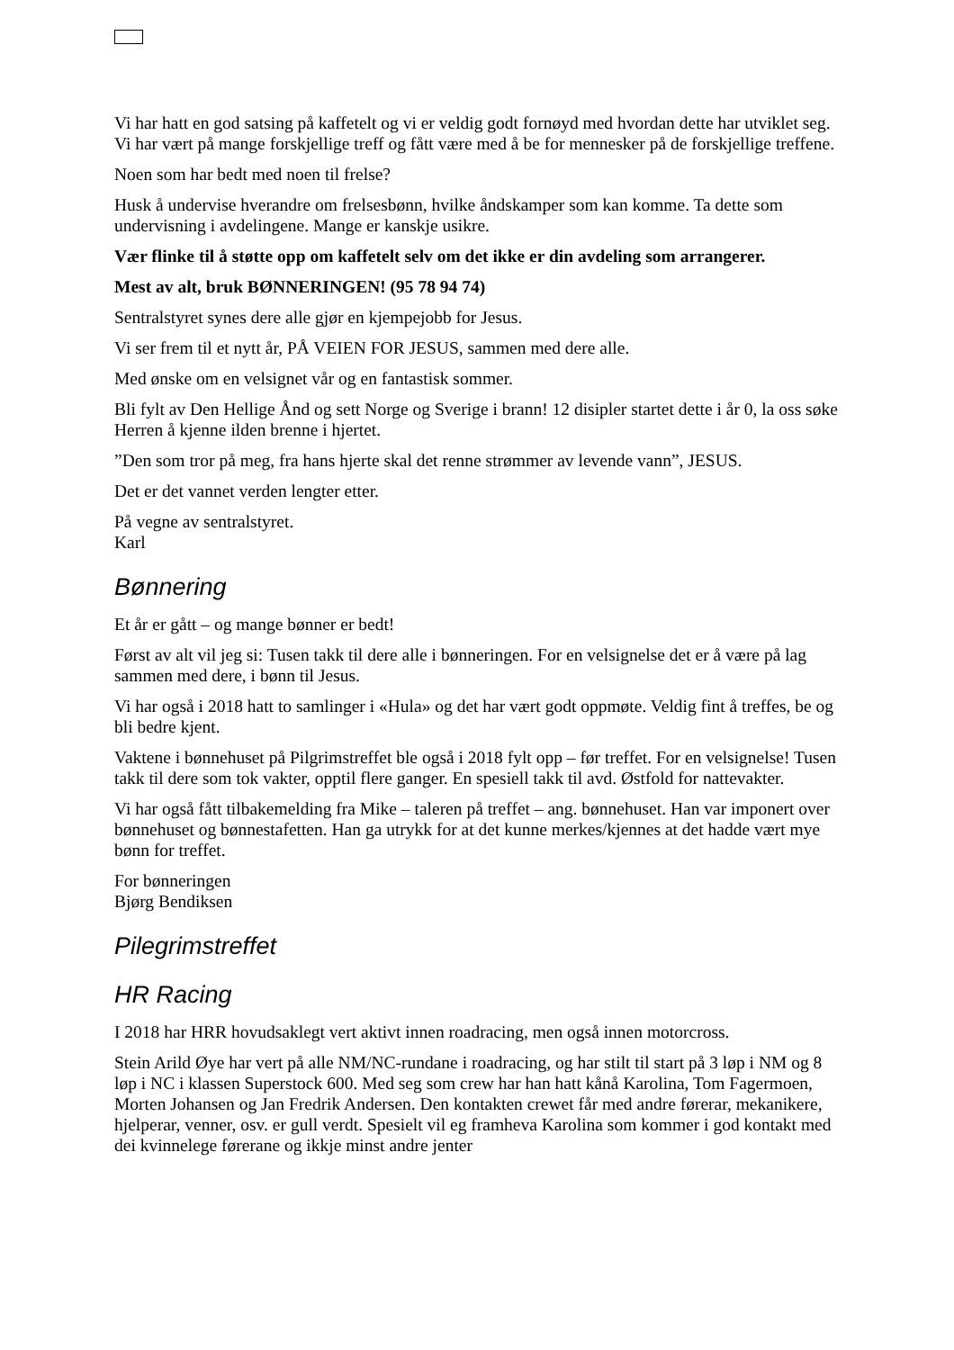Vi har hatt en god satsing på kaffetelt og vi er veldig godt fornøyd med hvordan dette har utviklet seg. Vi har vært på mange forskjellige treff og fått være med å be for mennesker på de forskjellige treffene.
Noen som har bedt med noen til frelse?
Husk å undervise hverandre om frelsesbønn, hvilke åndskamper som kan komme. Ta dette som undervisning i avdelingene. Mange er kanskje usikre.
Vær flinke til å støtte opp om kaffetelt selv om det ikke er din avdeling som arrangerer.
Mest av alt, bruk BØNNERINGEN! (95 78 94 74)
Sentralstyret synes dere alle gjør en kjempejobb for Jesus.
Vi ser frem til et nytt år, PÅ VEIEN FOR JESUS, sammen med dere alle.
Med ønske om en velsignet vår og en fantastisk sommer.
Bli fylt av Den Hellige Ånd og sett Norge og Sverige i brann! 12 disipler startet dette i år 0, la oss søke Herren å kjenne ilden brenne i hjertet.
”Den som tror på meg, fra hans hjerte skal det renne strømmer av levende vann”, JESUS.
Det er det vannet verden lengter etter.
På vegne av sentralstyret.
Karl
Bønnering
Et år er gått – og mange bønner er bedt!
Først av alt vil jeg si: Tusen takk til dere alle i bønneringen. For en velsignelse det er å være på lag sammen med dere, i bønn til Jesus.
Vi har også i 2018 hatt to samlinger i «Hula» og det har vært godt oppmøte. Veldig fint å treffes, be og bli bedre kjent.
Vaktene i bønnehuset på Pilgrimstreffet ble også i 2018 fylt opp – før treffet. For en velsignelse! Tusen takk til dere som tok vakter, opptil flere ganger. En spesiell takk til avd. Østfold for nattevakter.
Vi har også fått tilbakemelding fra Mike – taleren på treffet – ang. bønnehuset. Han var imponert over bønnehuset og bønnestafetten. Han ga utrykk for at det kunne merkes/kjennes at det hadde vært mye bønn for treffet.
For bønneringen
Bjørg Bendiksen
Pilegrimstreffet
HR Racing
I 2018 har HRR hovudsaklegt vert aktivt innen roadracing, men også innen motorcross.
Stein Arild Øye har vert på alle NM/NC-rundane i roadracing, og har stilt til start på 3 løp i NM og 8 løp i NC i klassen Superstock 600. Med seg som crew har han hatt kånå Karolina, Tom Fagermoen, Morten Johansen og Jan Fredrik Andersen. Den kontakten crewet får med andre førerar, mekanikere, hjelperar, venner, osv. er gull verdt. Spesielt vil eg framheva Karolina som kommer i god kontakt med dei kvinnelege førerane og ikkje minst andre jenter